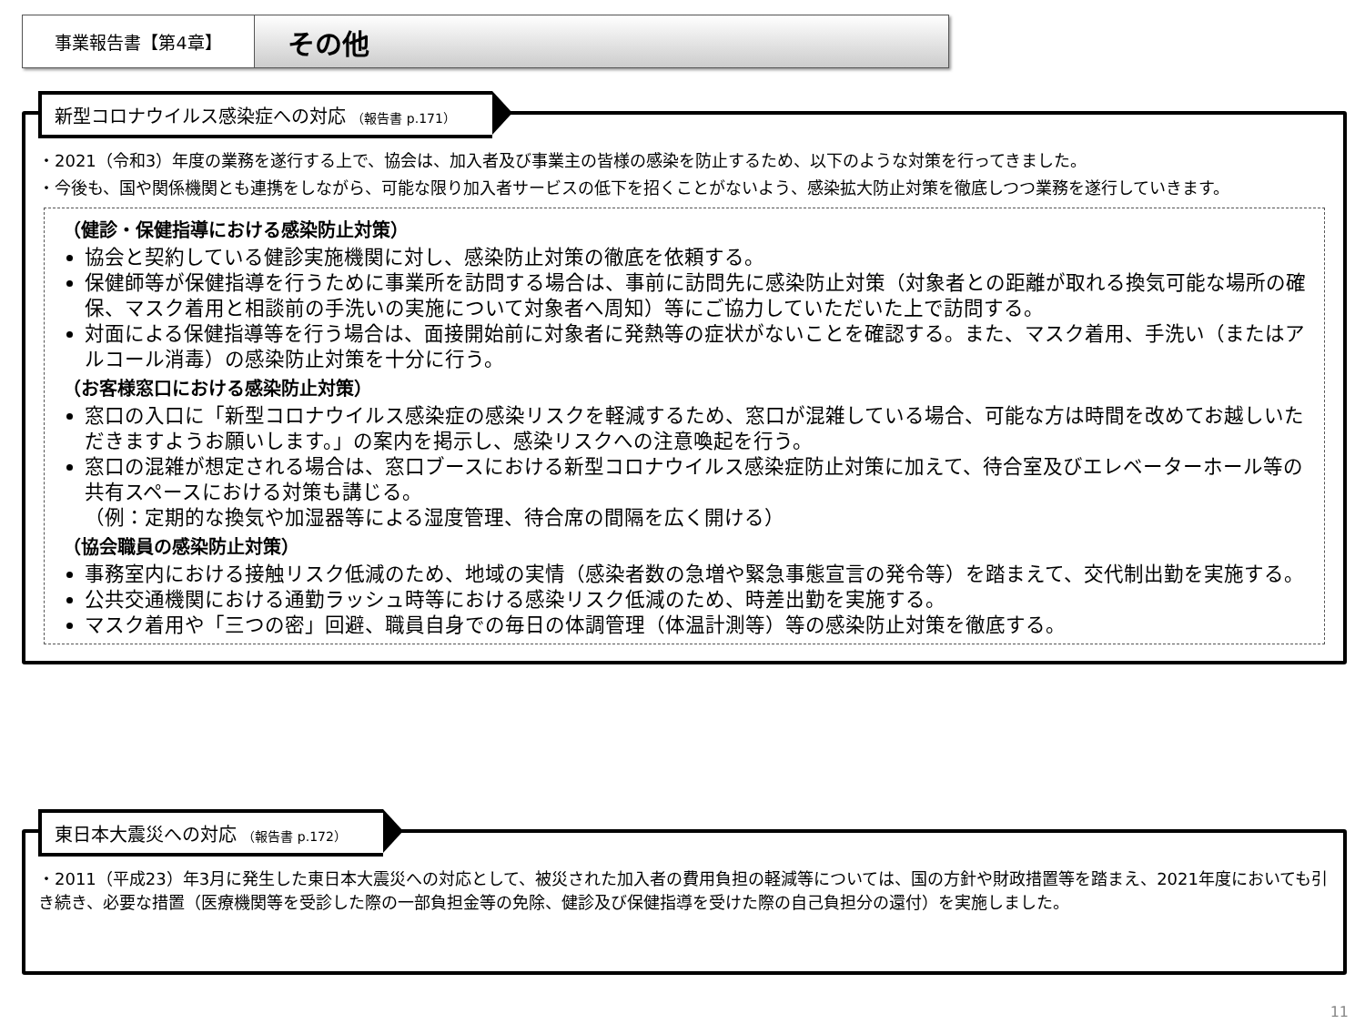事業報告書【第4章】
その他
新型コロナウイルス感染症への対応 （報告書 p.171）
・2021（令和3）年度の業務を遂行する上で、協会は、加入者及び事業主の皆様の感染を防止するため、以下のような対策を行ってきました。
・今後も、国や関係機関とも連携をしながら、可能な限り加入者サービスの低下を招くことがないよう、感染拡大防止対策を徹底しつつ業務を遂行していきます。
（健診・保健指導における感染防止対策）
協会と契約している健診実施機関に対し、感染防止対策の徹底を依頼する。
保健師等が保健指導を行うために事業所を訪問する場合は、事前に訪問先に感染防止対策（対象者との距離が取れる換気可能な場所の確保、マスク着用と相談前の手洗いの実施について対象者へ周知）等にご協力していただいた上で訪問する。
対面による保健指導等を行う場合は、面接開始前に対象者に発熱等の症状がないことを確認する。また、マスク着用、手洗い（またはアルコール消毒）の感染防止対策を十分に行う。
（お客様窓口における感染防止対策）
窓口の入口に「新型コロナウイルス感染症の感染リスクを軽減するため、窓口が混雑している場合、可能な方は時間を改めてお越しいただきますようお願いします。」の案内を掲示し、感染リスクへの注意喚起を行う。
窓口の混雑が想定される場合は、窓口ブースにおける新型コロナウイルス感染症防止対策に加えて、待合室及びエレベーターホール等の共有スペースにおける対策も講じる。
（例：定期的な換気や加湿器等による湿度管理、待合席の間隔を広く開ける）
（協会職員の感染防止対策）
事務室内における接触リスク低減のため、地域の実情（感染者数の急増や緊急事態宣言の発令等）を踏まえて、交代制出勤を実施する。
公共交通機関における通勤ラッシュ時等における感染リスク低減のため、時差出勤を実施する。
マスク着用や「三つの密」回避、職員自身での毎日の体調管理（体温計測等）等の感染防止対策を徹底する。
東日本大震災への対応 （報告書 p.172）
・2011（平成23）年3月に発生した東日本大震災への対応として、被災された加入者の費用負担の軽減等については、国の方針や財政措置等を踏まえ、2021年度においても引き続き、必要な措置（医療機関等を受診した際の一部負担金等の免除、健診及び保健指導を受けた際の自己負担分の還付）を実施しました。
11